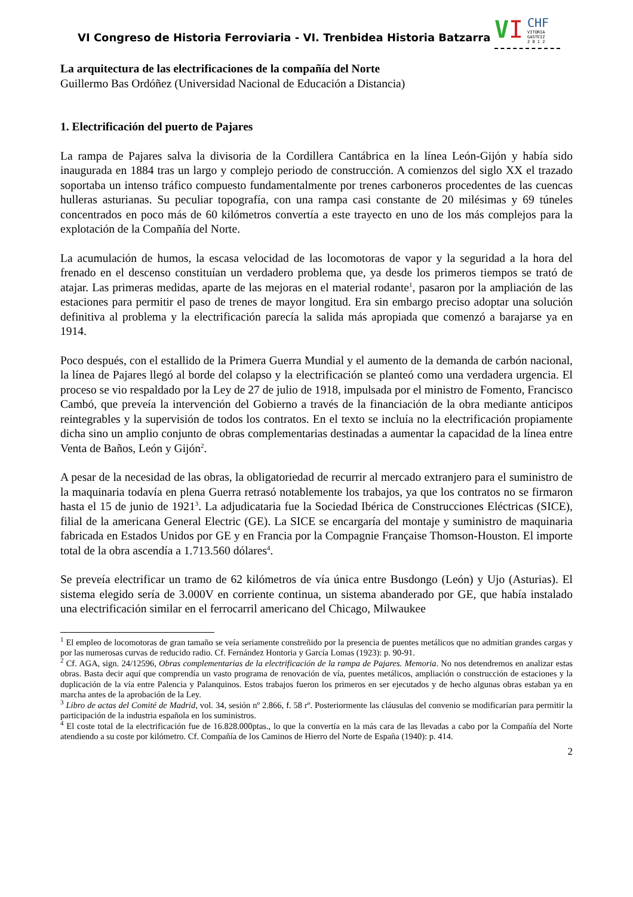VI Congreso de Historia Ferroviaria - VI. Trenbidea Historia Batzarra
VI CHF
VITORIA
GASTEIZ
2 0 1 2
La arquitectura de las electrificaciones de la compañía del Norte
Guillermo Bas Ordóñez (Universidad Nacional de Educación a Distancia)
1. Electrificación del puerto de Pajares
La rampa de Pajares salva la divisoria de la Cordillera Cantábrica en la línea León-Gijón y había sido inaugurada en 1884 tras un largo y complejo periodo de construcción. A comienzos del siglo XX el trazado soportaba un intenso tráfico compuesto fundamentalmente por trenes carboneros procedentes de las cuencas hulleras asturianas. Su peculiar topografía, con una rampa casi constante de 20 milésimas y 69 túneles concentrados en poco más de 60 kilómetros convertía a este trayecto en uno de los más complejos para la explotación de la Compañía del Norte.
La acumulación de humos, la escasa velocidad de las locomotoras de vapor y la seguridad a la hora del frenado en el descenso constituían un verdadero problema que, ya desde los primeros tiempos se trató de atajar. Las primeras medidas, aparte de las mejoras en el material rodante<sup>1</sup>, pasaron por la ampliación de las estaciones para permitir el paso de trenes de mayor longitud. Era sin embargo preciso adoptar una solución definitiva al problema y la electrificación parecía la salida más apropiada que comenzó a barajarse ya en 1914.
Poco después, con el estallido de la Primera Guerra Mundial y el aumento de la demanda de carbón nacional, la línea de Pajares llegó al borde del colapso y la electrificación se planteó como una verdadera urgencia. El proceso se vio respaldado por la Ley de 27 de julio de 1918, impulsada por el ministro de Fomento, Francisco Cambó, que preveía la intervención del Gobierno a través de la financiación de la obra mediante anticipos reintegrables y la supervisión de todos los contratos. En el texto se incluía no la electrificación propiamente dicha sino un amplio conjunto de obras complementarias destinadas a aumentar la capacidad de la línea entre Venta de Baños, León y Gijón<sup>2</sup>.
A pesar de la necesidad de las obras, la obligatoriedad de recurrir al mercado extranjero para el suministro de la maquinaria todavía en plena Guerra retrasó notablemente los trabajos, ya que los contratos no se firmaron hasta el 15 de junio de 1921<sup>3</sup>. La adjudicataria fue la Sociedad Ibérica de Construcciones Eléctricas (SICE), filial de la americana General Electric (GE). La SICE se encargaría del montaje y suministro de maquinaria fabricada en Estados Unidos por GE y en Francia por la Compagnie Française Thomson-Houston. El importe total de la obra ascendía a 1.713.560 dólares<sup>4</sup>.
Se preveía electrificar un tramo de 62 kilómetros de vía única entre Busdongo (León) y Ujo (Asturias). El sistema elegido sería de 3.000V en corriente continua, un sistema abanderado por GE, que había instalado una electrificación similar en el ferrocarril americano del Chicago, Milwaukee
<sup>1</sup> El empleo de locomotoras de gran tamaño se veía seriamente constreñido por la presencia de puentes metálicos que no admitían grandes cargas y por las numerosas curvas de reducido radio. Cf. Fernández Hontoria y García Lomas (1923): p. 90-91.
<sup>2</sup> Cf. AGA, sign. 24/12596, Obras complementarias de la electrificación de la rampa de Pajares. Memoria. No nos detendremos en analizar estas obras. Basta decir aquí que comprendía un vasto programa de renovación de vía, puentes metálicos, ampliación o construcción de estaciones y la duplicación de la vía entre Palencia y Palanquinos. Estos trabajos fueron los primeros en ser ejecutados y de hecho algunas obras estaban ya en marcha antes de la aprobación de la Ley.
<sup>3</sup> Libro de actas del Comité de Madrid, vol. 34, sesión nº 2.866, f. 58 rº. Posteriormente las cláusulas del convenio se modificarían para permitir la participación de la industria española en los suministros.
<sup>4</sup> El coste total de la electrificación fue de 16.828.000ptas., lo que la convertía en la más cara de las llevadas a cabo por la Compañía del Norte atendiendo a su coste por kilómetro. Cf. Compañía de los Caminos de Hierro del Norte de España (1940): p. 414.
2